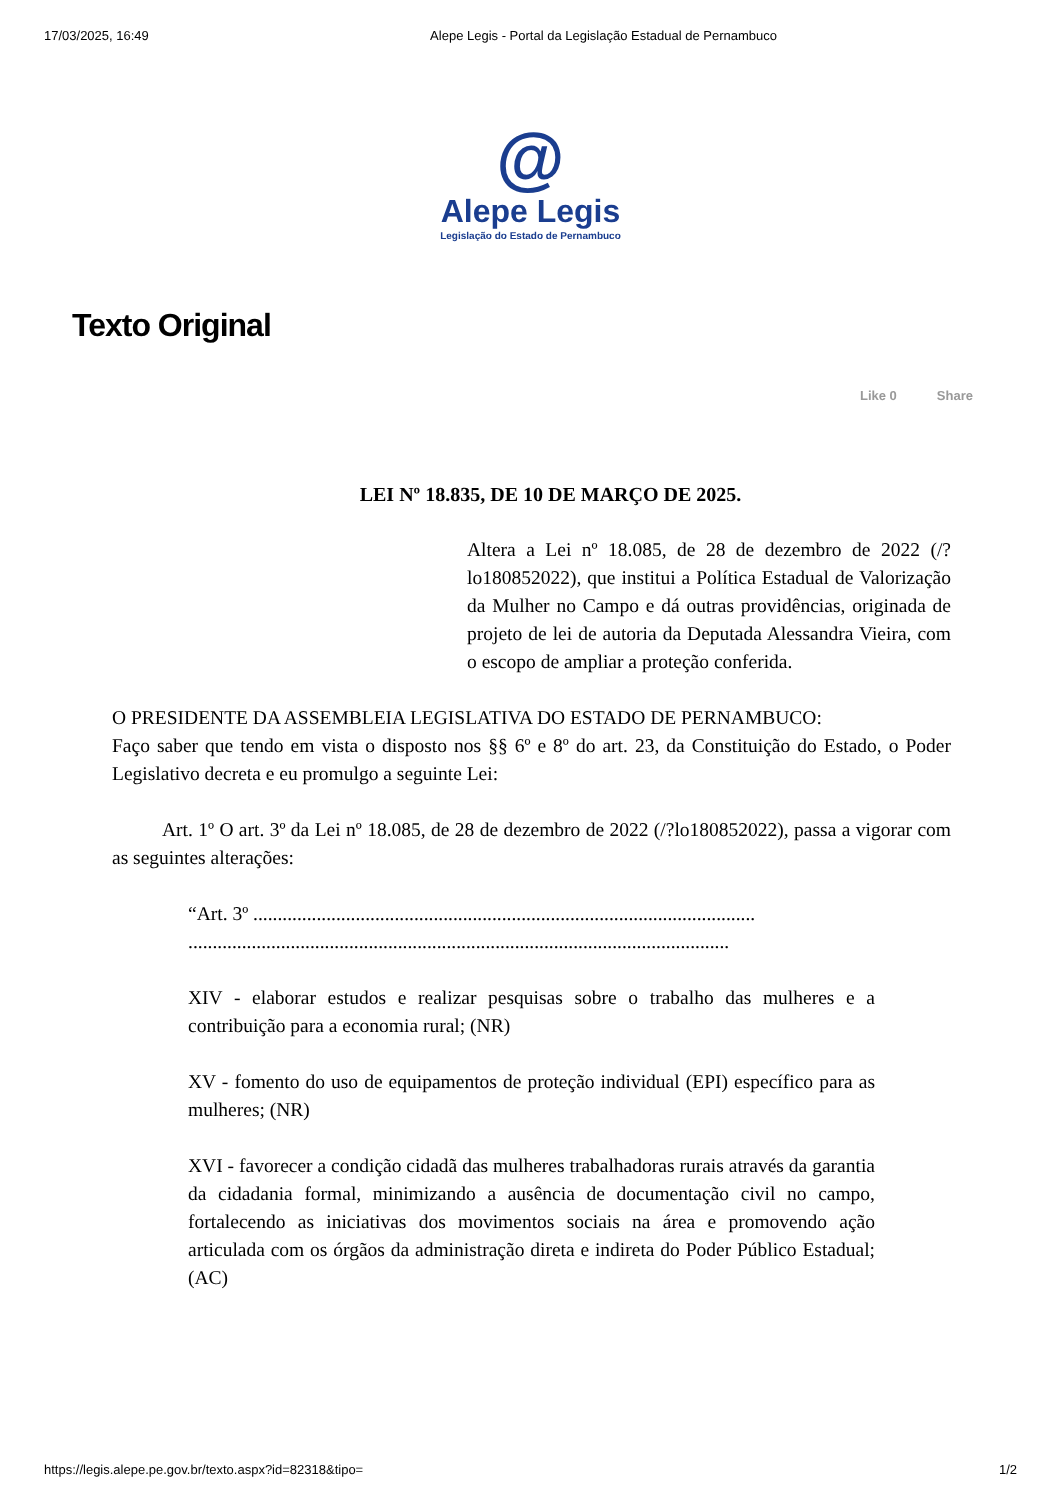17/03/2025, 16:49 Alepe Legis - Portal da Legislação Estadual de Pernambuco
@
Alepe Legis
Legislação do Estado de Pernambuco
Texto Original
Like 0 Share
LEI Nº 18.835, DE 10 DE MARÇO DE 2025.
Altera a Lei nº 18.085, de 28 de dezembro de 2022 (/?lo180852022), que institui a Política Estadual de Valorização da Mulher no Campo e dá outras providências, originada de projeto de lei de autoria da Deputada Alessandra Vieira, com o escopo de ampliar a proteção conferida.
O PRESIDENTE DA ASSEMBLEIA LEGISLATIVA DO ESTADO DE PERNAMBUCO:
Faço saber que tendo em vista o disposto nos §§ 6º e 8º do art. 23, da Constituição do Estado, o Poder Legislativo decreta e eu promulgo a seguinte Lei:
Art. 1º O art. 3º da Lei nº 18.085, de 28 de dezembro de 2022 (/?lo180852022), passa a vigorar com as seguintes alterações:
“Art. 3º .......................................................................................................
...............................................................................................................
XIV - elaborar estudos e realizar pesquisas sobre o trabalho das mulheres e a contribuição para a economia rural; (NR)
XV - fomento do uso de equipamentos de proteção individual (EPI) específico para as mulheres; (NR)
XVI - favorecer a condição cidadã das mulheres trabalhadoras rurais através da garantia da cidadania formal, minimizando a ausência de documentação civil no campo, fortalecendo as iniciativas dos movimentos sociais na área e promovendo ação articulada com os órgãos da administração direta e indireta do Poder Público Estadual; (AC)
https://legis.alepe.pe.gov.br/texto.aspx?id=82318&tipo= 1/2